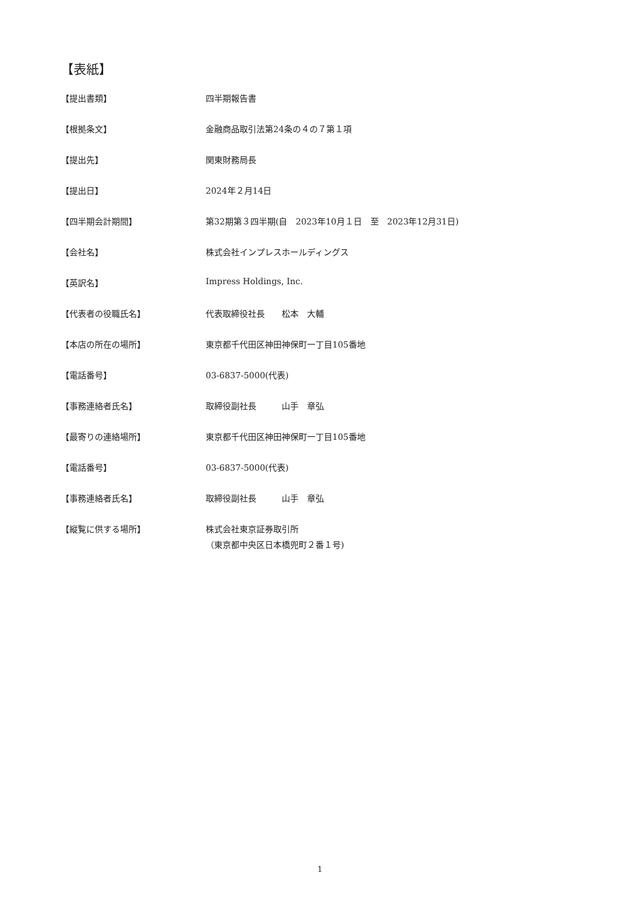【表紙】
【提出書類】 四半期報告書
【根拠条文】 金融商品取引法第24条の４の７第１項
【提出先】 関東財務局長
【提出日】 2024年２月14日
【四半期会計期間】 第32期第３四半期(自　2023年10月１日　至　2023年12月31日)
【会社名】 株式会社インプレスホールディングス
【英訳名】 Impress Holdings, Inc.
【代表者の役職氏名】 代表取締役社長　　松本　大輔
【本店の所在の場所】 東京都千代田区神田神保町一丁目105番地
【電話番号】 03-6837-5000(代表)
【事務連絡者氏名】 取締役副社長　　　山手　章弘
【最寄りの連絡場所】 東京都千代田区神田神保町一丁目105番地
【電話番号】 03-6837-5000(代表)
【事務連絡者氏名】 取締役副社長　　　山手　章弘
【縦覧に供する場所】 株式会社東京証券取引所
（東京都中央区日本橋兜町２番１号)
1